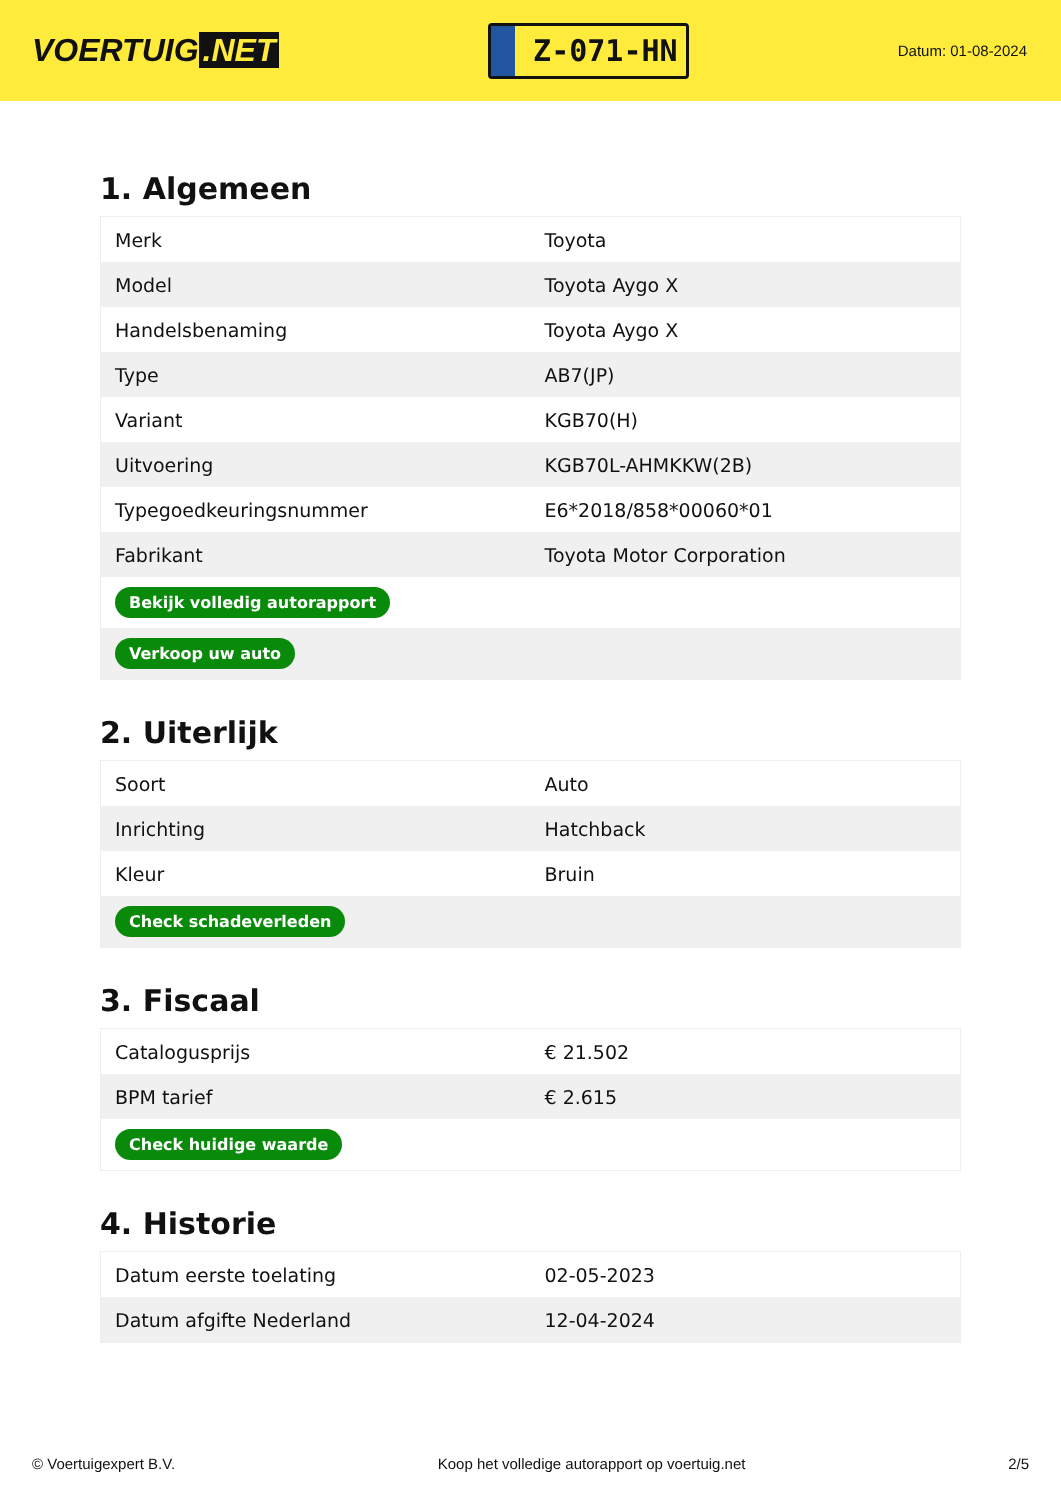VOERTUIG.NET
Z-071-HN
Datum: 01-08-2024
1. Algemeen
| Merk | Toyota |
| Model | Toyota Aygo X |
| Handelsbenaming | Toyota Aygo X |
| Type | AB7(JP) |
| Variant | KGB70(H) |
| Uitvoering | KGB70L-AHMKKW(2B) |
| Typegoedkeuringsnummer | E6*2018/858*00060*01 |
| Fabrikant | Toyota Motor Corporation |
| Bekijk volledig autorapport | |
| Verkoop uw auto | |
2. Uiterlijk
| Soort | Auto |
| Inrichting | Hatchback |
| Kleur | Bruin |
| Check schadeverleden | |
3. Fiscaal
| Catalogusprijs | € 21.502 |
| BPM tarief | € 2.615 |
| Check huidige waarde | |
4. Historie
| Datum eerste toelating | 02-05-2023 |
| Datum afgifte Nederland | 12-04-2024 |
© Voertuigexpert B.V. Koop het volledige autorapport op voertuig.net 2/5